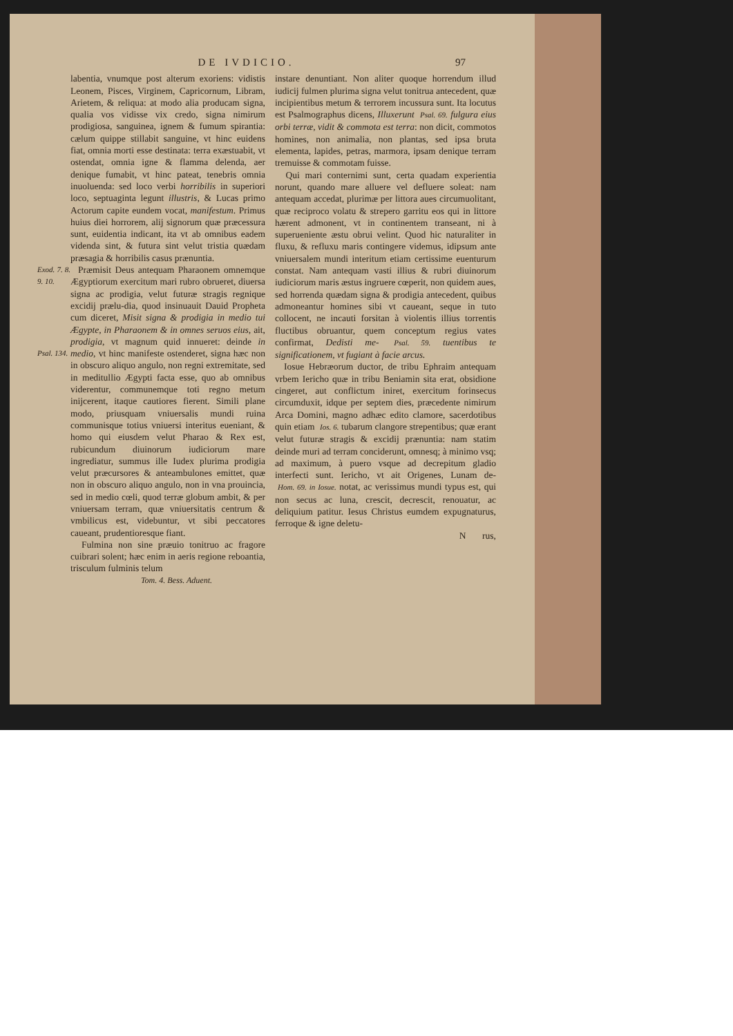DE IVDICIO. 97
labentia, vnumque post alterum exoriens: vidistis Leonem, Pisces, Virginem, Capricornum, Libram, Arietem, & reliqua: at modo alia producam signa, qualia vos vidisse vix credo, signa nimirum prodigiosa, sanguinea, ignem & fumum spirantia: cælum quippe stillabit sanguine, vt hinc euidens fiat, omnia morti esse destinata: terra exæstuabit, vt ostendat, omnia igne & flamma delenda, aer denique fumabit, vt hinc pateat, tenebris omnia inuoluenda: sed loco verbi horribilis in superiori loco, septuaginta legunt illustris, & Lucas primo Actorum capite eundem vocat, manifestum. Primus huius diei horrorem, alij signorum quæ præcessura sunt, euidentia indicant, ita vt ab omnibus eadem videnda sint, & futura sint velut tristia quædam præsagia & horribilis casus prænuntia.
Exod. 7. 8. 9. 10.
Psal. 134.
Præmisit Deus antequam Pharaonem omnemque Ægyptiorum exercitum mari rubro obrueret, diuersa signa ac prodigia, velut futuræ stragis regnique excidij prælu-dia, quod insinuauit Dauid Propheta cum diceret, Misit signa & prodigia in medio tui Ægypte, in Pharaonem & in omnes seruos eius, ait, prodigia, vt magnum quid innueret: deinde in medio, vt hinc manifeste ostenderet, signa hæc non in obscuro aliquo angulo, non regni extremitate, sed in meditullio Ægypti facta esse, quo ab omnibus viderentur, communemque toti regno metum inijcerent, itaque cautiores fierent. Simili plane modo, priusquam vniuersalis mundi ruina communisque totius vniuersi interitus eueniant, & homo qui eiusdem velut Pharao & Rex est, rubicundum diuinorum iudiciorum mare ingrediatur, summus ille Iudex plurima prodigia velut præcursores & anteambulones emittet, quæ non in obscuro aliquo angulo, non in vna prouincia, sed in medio cœli, quod terræ globum ambit, & per vniuersam terram, quæ vniuersitatis centrum & vmbilicus est, videbuntur, vt sibi peccatores caueant, prudentioresque fiant.
Fulmina non sine præuio tonitruo ac fragore cuibrari solent; hæc enim in aeris regione reboantia, trisculum fulminis telum
Tom. 4. Bess. Aduent.
instare denuntiant. Non aliter quoque horrendum illud iudicij fulmen plurima signa velut tonitrua antecedent, quæ incipientibus metum & terrorem incussura sunt. Ita locutus est Psalmographus dicens, Illuxerunt Psal. 69. fulgura eius orbi terræ, vidit & commota est terra: non dicit, commotos homines, non animalia, non plantas, sed ipsa bruta elementa, lapides, petras, marmora, ipsam denique terram tremuisse & commotam fuisse.
Qui mari conternimi sunt, certa quadam experientia norunt, quando mare alluere vel defluere soleat: nam antequam accedat, plurimæ per littora aues circumuolitant, quæ reciproco volatu & strepero garritu eos qui in littore hærent admonent, vt in continentem transeant, ni à superueniente æstu obrui velint. Quod hic naturaliter in fluxu, & refluxu maris contingere videmus, idipsum ante vniuersalem mundi interitum etiam certissime euenturum constat. Nam antequam vasti illius & rubri diuinorum iudiciorum maris æstus ingruere cœperit, non quidem aues, sed horrenda quædam signa & prodigia antecedent, quibus admoneantur homines sibi vt caueant, seque in tuto collocent, ne incauti forsitan à violentis illius torrentis fluctibus obruantur, quem conceptum regius vates confirmat, Dedisti me- Psal. 59. tuentibus te significationem, vt fugiant à facie arcus.
Iosue Hebræorum ductor, de tribu Ephraim antequam vrbem Iericho quæ in tribu Beniamin sita erat, obsidione cingeret, aut conflictum iniret, exercitum forinsecus circumduxit, idque per septem dies, præcedente nimirum Arca Domini, magno adhæc edito clamore, sacerdotibus quin etiam Ios. 6. tubarum clangore strepentibus; quæ erant velut futuræ stragis & excidij prænuntia: nam statim deinde muri ad terram conciderunt, omnesq; à minimo vsq; ad maximum, à puero vsque ad decrepitum gladio interfecti sunt. Iericho, vt ait Origenes, Lunam de- Hom. 69. in Iosue. notat, ac verissimus mundi typus est, qui non secus ac luna, crescit, decrescit, renouatur, ac deliquium patitur. Iesus Christus eumdem expugnaturus, ferroque & igne deletu-
N rus,